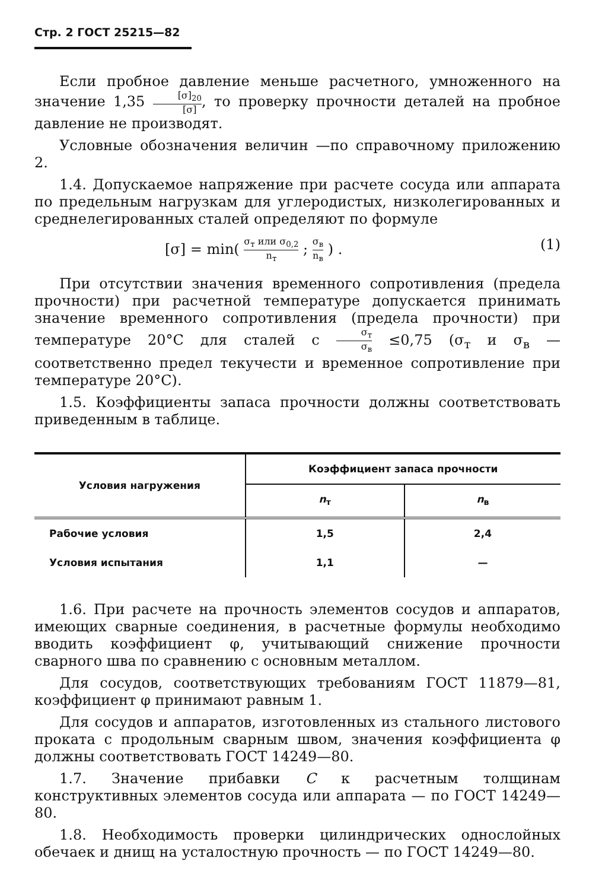Стр. 2 ГОСТ 25215—82
Если пробное давление меньше расчетного, умноженного на значение 1,35 [σ]<sub>20</sub> [σ], то проверку прочности деталей на пробное давление не производят.
Условные обозначения величин —по справочному приложению 2.
1.4. Допускаемое напряжение при расчете сосуда или аппарата по предельным нагрузкам для углеродистых, низколегированных и среднелегированных сталей определяют по формуле
[σ] = min( σ<sub>т</sub> или σ<sub>0,2</sub> n<sub>т</sub> ; σ<sub>в</sub> n<sub>в</sub> ) . (1)
При отсутствии значения временного сопротивления (предела прочности) при расчетной температуре допускается принимать значение временного сопротивления (предела прочности) при температуре 20°С для сталей с σ<sub>т</sub> σ<sub>в</sub> ≤0,75 (σ<sub>т</sub> и σ<sub>в</sub> — соответственно предел текучести и временное сопротивление при температуре 20°С).
1.5. Коэффициенты запаса прочности должны соответствовать приведенным в таблице.
| Условия нагружения | Коэффициент запаса прочности | |
| --- | --- | --- |
| | n<sub>т</sub> | n<sub>в</sub> |
| Рабочие условия | 1,5 | 2,4 |
| Условия испытания | 1,1 | — |
1.6. При расчете на прочность элементов сосудов и аппаратов, имеющих сварные соединения, в расчетные формулы необходимо вводить коэффициент φ, учитывающий снижение прочности сварного шва по сравнению с основным металлом.
Для сосудов, соответствующих требованиям ГОСТ 11879—81, коэффициент φ принимают равным 1.
Для сосудов и аппаратов, изготовленных из стального листового проката с продольным сварным швом, значения коэффициента φ должны соответствовать ГОСТ 14249—80.
1.7. Значение прибавки С к расчетным толщинам конструктивных элементов сосуда или аппарата — по ГОСТ 14249—80.
1.8. Необходимость проверки цилиндрических однослойных обечаек и днищ на усталостную прочность — по ГОСТ 14249—80.